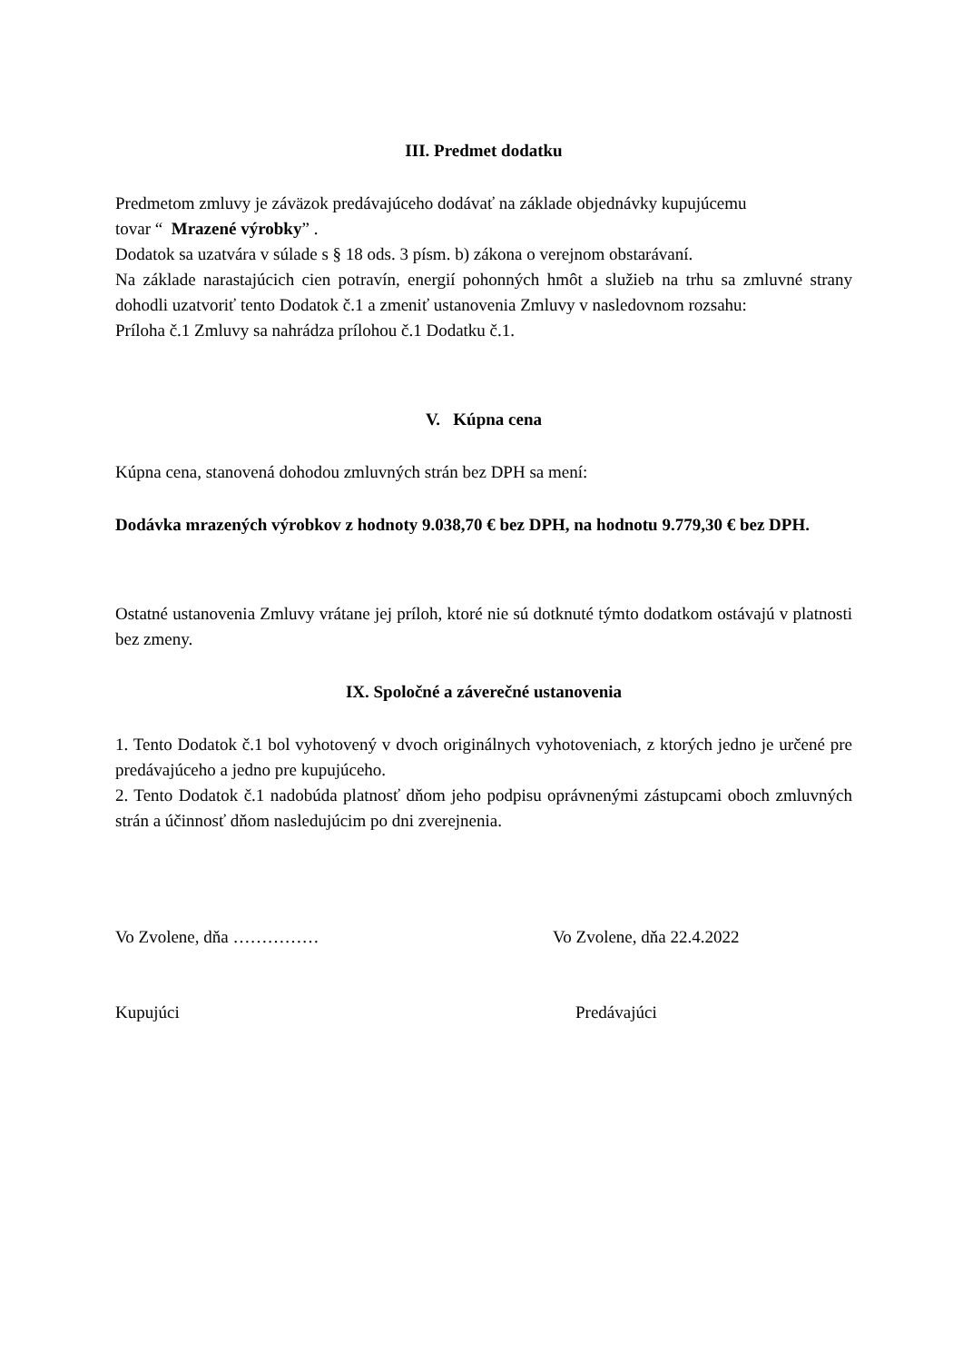III. Predmet dodatku
Predmetom zmluvy je záväzok predávajúceho dodávať na základe objednávky kupujúcemu
tovar “ Mrazené výrobky” .
Dodatok sa uzatvára v súlade s § 18 ods. 3 písm. b) zákona o verejnom obstarávaní.
Na základe narastajúcich cien potravín, energií pohonných hmôt a služieb na trhu sa zmluvné strany dohodli uzatvoriť tento Dodatok č.1 a zmeniť ustanovenia Zmluvy v nasledovnom rozsahu:
Príloha č.1 Zmluvy sa nahrádza prílohou č.1 Dodatku č.1.
V. Kúpna cena
Kúpna cena, stanovená dohodou zmluvných strán bez DPH sa mení:
Dodávka mrazených výrobkov z hodnoty 9.038,70 € bez DPH, na hodnotu 9.779,30 € bez DPH.
Ostatné ustanovenia Zmluvy vrátane jej príloh, ktoré nie sú dotknuté týmto dodatkom ostávajú v platnosti bez zmeny.
IX. Spoločné a záverečné ustanovenia
1. Tento Dodatok č.1 bol vyhotovený v dvoch originálnych vyhotoveniach, z ktorých jedno je určené pre predávajúceho a jedno pre kupujúceho.
2. Tento Dodatok č.1 nadobúda platnosť dňom jeho podpisu oprávnenými zástupcami oboch zmluvných strán a účinnosť dňom nasledujúcim po dni zverejnenia.
Vo Zvolene, dňa …………… Vo Zvolene, dňa 22.4.2022
Kupujúci Predávajúci